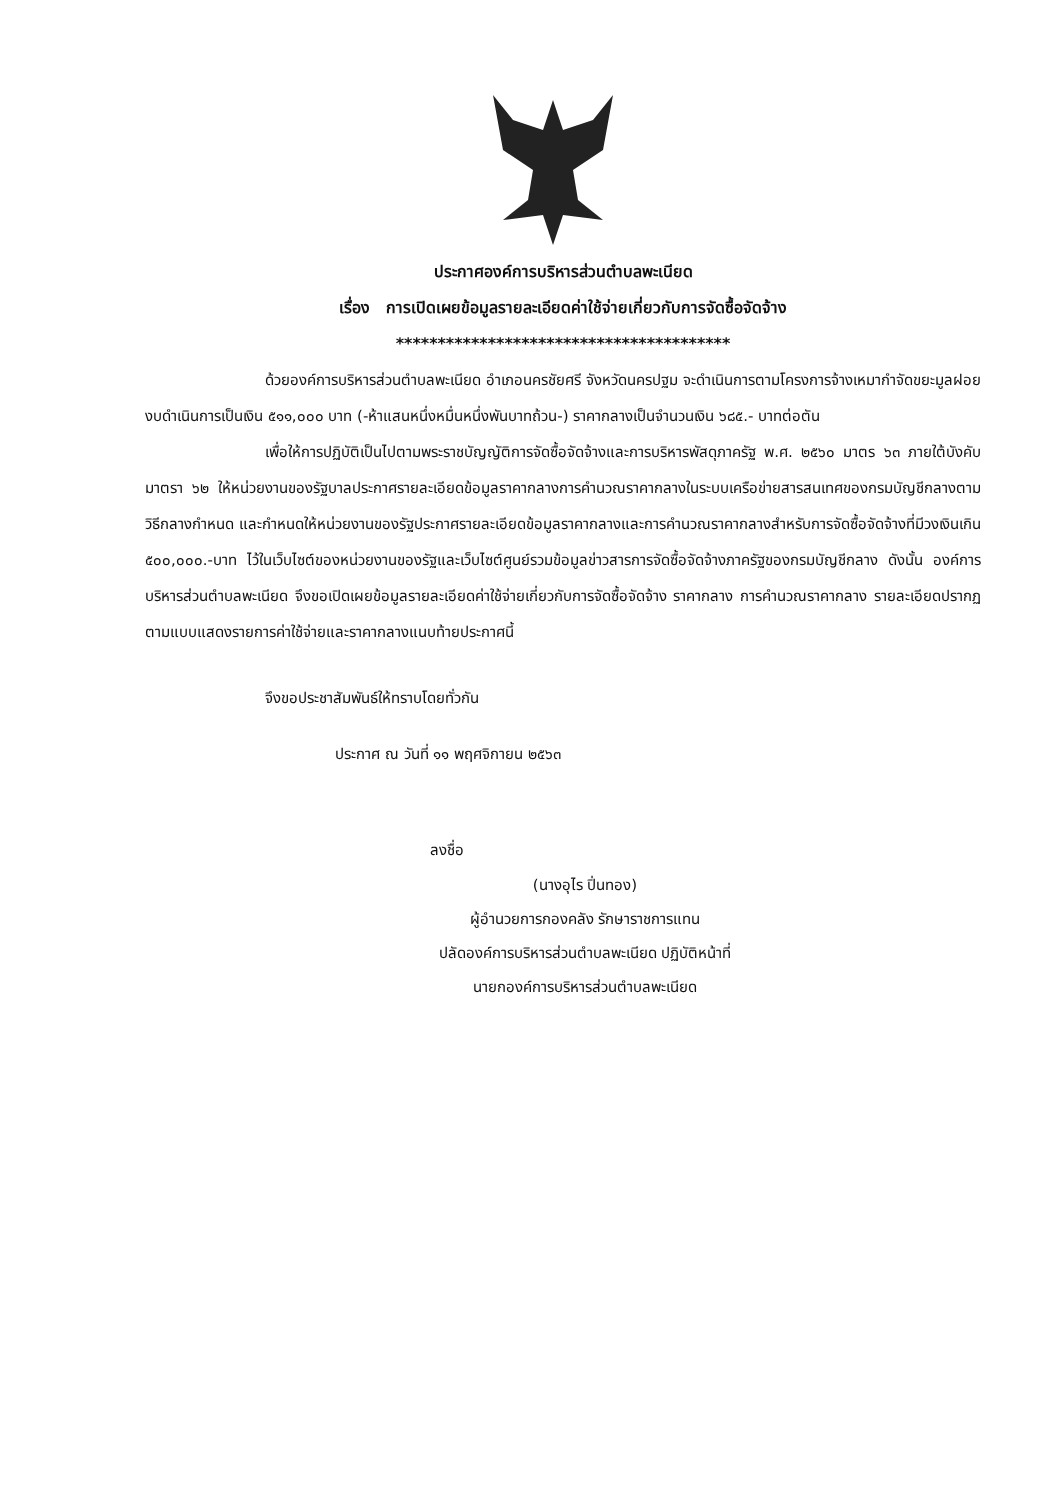ประกาศองค์การบริหารส่วนตำบลพะเนียด
เรื่อง การเปิดเผยข้อมูลรายละเอียดค่าใช้จ่ายเกี่ยวกับการจัดซื้อจัดจ้าง
****************************************
ด้วยองค์การบริหารส่วนตำบลพะเนียด อำเภอนครชัยศรี จังหวัดนครปฐม จะดำเนินการตามโครงการจ้างเหมากำจัดขยะมูลฝอย งบดำเนินการเป็นเงิน ๕๑๑,๐๐๐ บาท (-ห้าแสนหนึ่งหมื่นหนึ่งพันบาทถ้วน-) ราคากลางเป็นจำนวนเงิน ๖๘๕.- บาทต่อตัน
เพื่อให้การปฏิบัติเป็นไปตามพระราชบัญญัติการจัดซื้อจัดจ้างและการบริหารพัสดุภาครัฐ พ.ศ. ๒๕๖๐ มาตร ๖๓ ภายใต้บังคับมาตรา ๖๒ ให้หน่วยงานของรัฐบาลประกาศรายละเอียดข้อมูลราคากลางการคำนวณราคากลางในระบบเครือข่ายสารสนเทศของกรมบัญชีกลางตามวิธีกลางกำหนด และกำหนดให้หน่วยงานของรัฐประกาศรายละเอียดข้อมูลราคากลางและการคำนวณราคากลางสำหรับการจัดซื้อจัดจ้างที่มีวงเงินเกิน ๕๐๐,๐๐๐.-บาท ไว้ในเว็บไซต์ของหน่วยงานของรัฐและเว็บไซต์ศูนย์รวมข้อมูลข่าวสารการจัดซื้อจัดจ้างภาครัฐของกรมบัญชีกลาง ดังนั้น องค์การบริหารส่วนตำบลพะเนียด จึงขอเปิดเผยข้อมูลรายละเอียดค่าใช้จ่ายเกี่ยวกับการจัดซื้อจัดจ้าง ราคากลาง การคำนวณราคากลาง รายละเอียดปรากฏตามแบบแสดงรายการค่าใช้จ่ายและราคากลางแนบท้ายประกาศนี้
จึงขอประชาสัมพันธ์ให้ทราบโดยทั่วกัน
ประกาศ ณ วันที่ ๑๑ พฤศจิกายน ๒๕๖๓
ลงชื่อ
(นางอุไร ปิ่นทอง)
ผู้อำนวยการกองคลัง รักษาราชการแทน
ปลัดองค์การบริหารส่วนตำบลพะเนียด ปฏิบัติหน้าที่
นายกองค์การบริหารส่วนตำบลพะเนียด